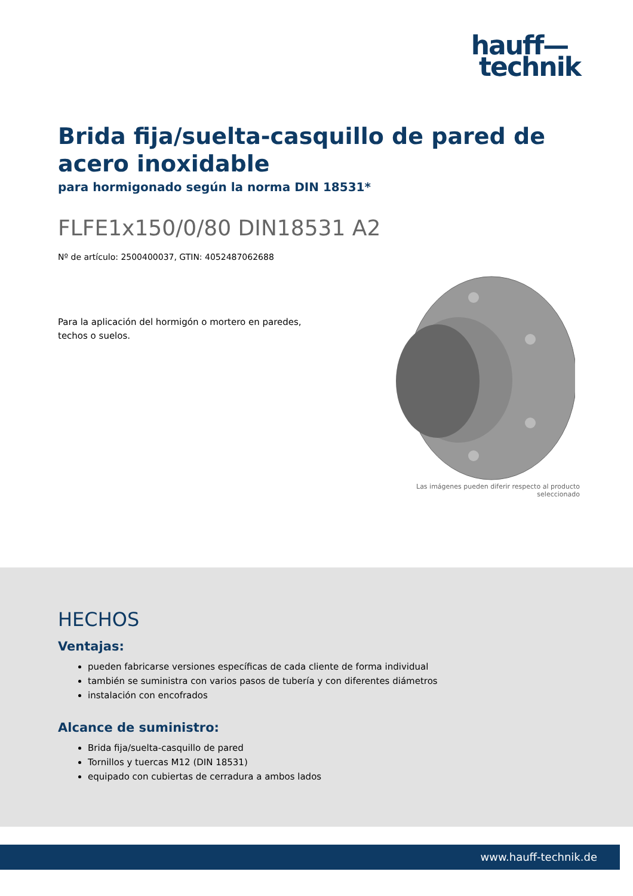hauff—
technik
Brida fija/suelta-casquillo de pared de acero inoxidable
para hormigonado según la norma DIN 18531*
FLFE1x150/0/80 DIN18531 A2
Nº de artículo: 2500400037, GTIN: 4052487062688
Para la aplicación del hormigón o mortero en paredes, techos o suelos.
Las imágenes pueden diferir respecto al producto seleccionado
HECHOS
Ventajas:
pueden fabricarse versiones específicas de cada cliente de forma individual
también se suministra con varios pasos de tubería y con diferentes diámetros
instalación con encofrados
Alcance de suministro:
Brida fija/suelta-casquillo de pared
Tornillos y tuercas M12 (DIN 18531)
equipado con cubiertas de cerradura a ambos lados
www.hauff-technik.de